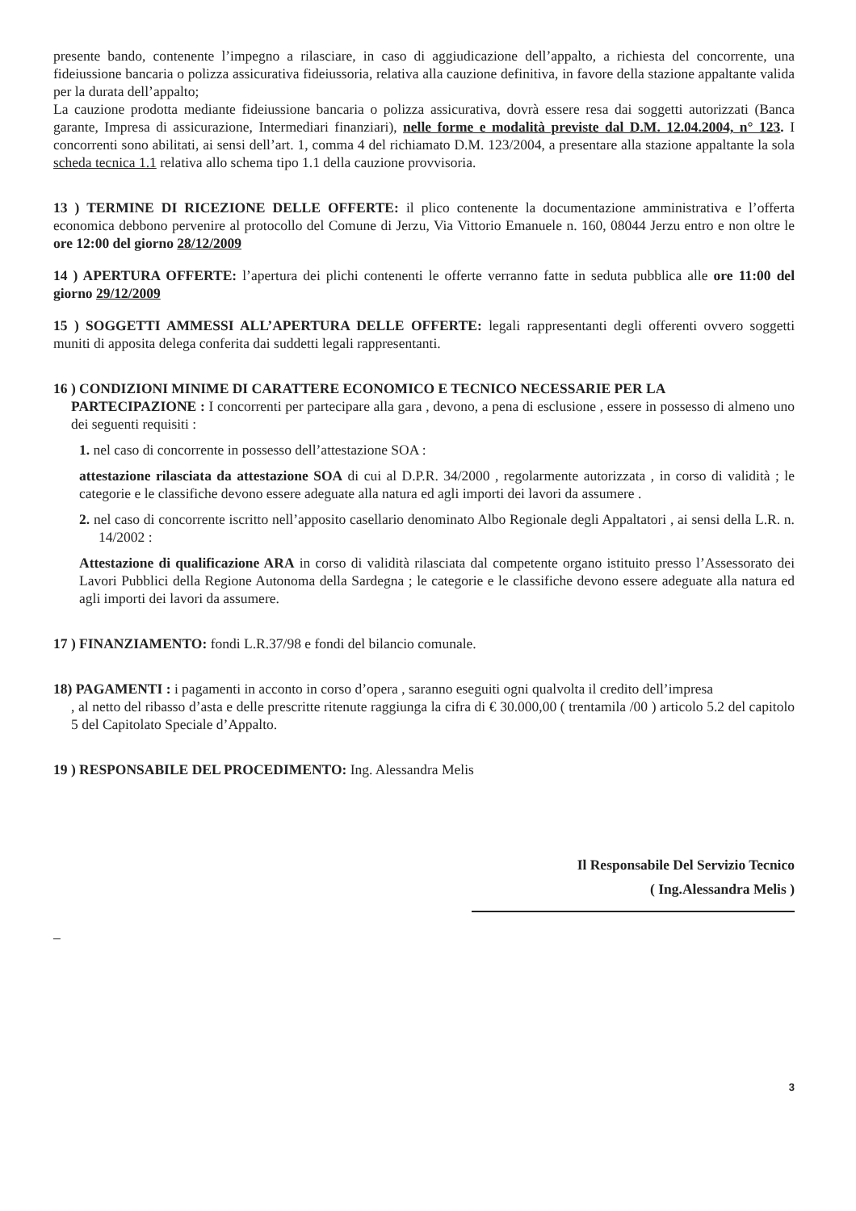presente bando, contenente l’impegno a rilasciare, in caso di aggiudicazione dell’appalto, a richiesta del concorrente, una fideiussione bancaria o polizza assicurativa fideiussoria, relativa alla cauzione definitiva, in favore della stazione appaltante valida per la durata dell’appalto;
La cauzione prodotta mediante fideiussione bancaria o polizza assicurativa, dovrà essere resa dai soggetti autorizzati (Banca garante, Impresa di assicurazione, Intermediari finanziari), nelle forme e modalità previste dal D.M. 12.04.2004, n° 123. I concorrenti sono abilitati, ai sensi dell’art. 1, comma 4 del richiamato D.M. 123/2004, a presentare alla stazione appaltante la sola scheda tecnica 1.1 relativa allo schema tipo 1.1 della cauzione provvisoria.
13 ) TERMINE DI RICEZIONE DELLE OFFERTE: il plico contenente la documentazione amministrativa e l’offerta economica debbono pervenire al protocollo del Comune di Jerzu, Via Vittorio Emanuele n. 160, 08044 Jerzu entro e non oltre le ore 12:00 del giorno 28/12/2009
14 ) APERTURA OFFERTE: l’apertura dei plichi contenenti le offerte verranno fatte in seduta pubblica alle ore 11:00 del giorno 29/12/2009
15 ) SOGGETTI AMMESSI ALL’APERTURA DELLE OFFERTE: legali rappresentanti degli offerenti ovvero soggetti muniti di apposita delega conferita dai suddetti legali rappresentanti.
16 ) CONDIZIONI MINIME DI CARATTERE ECONOMICO E TECNICO NECESSARIE PER LA
PARTECIPAZIONE : I concorrenti per partecipare alla gara , devono, a pena di esclusione , essere in possesso di almeno uno dei seguenti requisiti :
1. nel caso di concorrente in possesso dell’attestazione SOA :
attestazione rilasciata da attestazione SOA di cui al D.P.R. 34/2000 , regolarmente autorizzata , in corso di validità ; le categorie e le classifiche devono essere adeguate alla natura ed agli importi dei lavori da assumere .
2. nel caso di concorrente iscritto nell’apposito casellario denominato Albo Regionale degli Appaltatori , ai sensi della L.R. n. 14/2002 :
Attestazione di qualificazione ARA in corso di validità rilasciata dal competente organo istituito presso l’Assessorato dei Lavori Pubblici della Regione Autonoma della Sardegna ; le categorie e le classifiche devono essere adeguate alla natura ed agli importi dei lavori da assumere.
17 ) FINANZIAMENTO: fondi L.R.37/98 e fondi del bilancio comunale.
18) PAGAMENTI : i pagamenti in acconto in corso d’opera , saranno eseguiti ogni qualvolta il credito dell’impresa
, al netto del ribasso d’asta e delle prescritte ritenute raggiunga la cifra di € 30.000,00 ( trentamila /00 ) articolo 5.2 del capitolo 5 del Capitolato Speciale d’Appalto.
19 ) RESPONSABILE DEL PROCEDIMENTO: Ing. Alessandra Melis
Il Responsabile Del Servizio Tecnico
( Ing.Alessandra Melis )
_
3